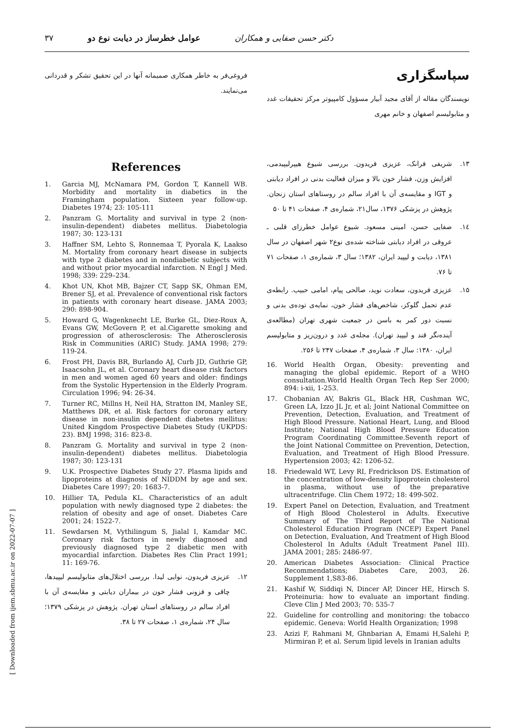۳۷ عوامل خطرساز در دیابت نوع دو دکتر حسن صفایی و همکاران
سپاسگزاری
نویسندگان مقاله از آقای مجید آبیار مسؤول کامپیوتر مرکز تحقیقات غدد و متابولیسم اصفهان و خانم مهری
۱۳. شریفی فرانک، عزیزی فریدون. بررسی شیوع هیپرلیپیدمی، افزایش وزن، فشار خون بالا و میزان فعالیت بدنی در افراد دیابتی و IGT و مقایسه‌ی آن با افراد سالم در روستاهای استان زنجان. پژوهش در پزشکی ۱۳۷۶، سال۲۱، شماره‌ی ۴، صفحات ۴۱ تا ۵۰
۱٤. صفایی حسن، امینی مسعود. شیوع عوامل خطرزای قلبی ـ عروقی در افراد دیابتی شناخته شده‌ی نوع۲ شهر اصفهان در سال ۱۳۸۱، دیابت و لیپید ایران، ۱۳۸۲؛ سال ۳، شماره‌ی ۱، صفحات ۷۱ تا ۷۶.
۱۵. عزیزی فریدون، سعادت نوید، صالحی پیام، امامی حبیب. رابطه‌ی عدم تحمل گلوکز، شاخص‌های فشار خون، نمایه‌ی توده‌ی بدنی و نسبت دور کمر به باسن در جمعیت شهری تهران (مطالعه‌ی آینده‌نگر قند و لیپید تهران). مجله‌ی غدد و درون‌ریز و متابولیسم ایران، ۱۳۸۰: سال ۳، شماره‌ی ۴، صفحات ۲۴۷ تا ۲۵۶.
16. World Health Organ, Obesity: preventing and managing the global epidemic. Report of a WHO consultation.World Health Organ Tech Rep Ser 2000; 894: i-xii, 1-253.
17. Chobanian AV, Bakris GL, Black HR, Cushman WC, Green LA, Izzo JL Jr, et al; Joint National Committee on Prevention, Detection, Evaluation, and Treatment of High Blood Pressure. National Heart, Lung, and Blood Institute; National High Blood Pressure Education Program Coordinating Committee.Seventh report of the Joint National Committee on Prevention, Detection, Evaluation, and Treatment of High Blood Pressure. Hypertension 2003; 42: 1206-52.
18. Friedewald WT, Levy RI, Fredrickson DS. Estimation of the concentration of low-density lipoprotein cholesterol in plasma, without use of the preparative ultracentrifuge. Clin Chem 1972; 18: 499-502.
19. Expert Panel on Detection, Evaluation, and Treatment of High Blood Cholesterol in Adults. Executive Summary of The Third Report of The National Cholesterol Education Program (NCEP) Expert Panel on Detection, Evaluation, And Treatment of High Blood Cholesterol In Adults (Adult Treatment Panel III). JAMA 2001; 285: 2486-97.
20. American Diabetes Association: Clinical Practice Recommendations; Diabetes Care, 2003, 26. Supplement 1,S83-86.
21. Kashif W, Siddiqi N, Dincer AP, Dincer HE, Hirsch S. Proteinuria: how to evaluate an important finding. Cleve Clin J Med 2003; 70: 535-7
22. Guideline for controlling and monitoring: the tobacco epidemic. Geneva: World Health Organization; 1998
23. Azizi F, Rahmani M, Ghnbarian A, Emami H,Salehi P, Mirmiran P, et al. Serum lipid levels in Iranian adults
فروغی‌فر به خاطر همکاری صمیمانه آنها در این تحقیق تشکر و قدردانی می‌نمایند.
References
1. Garcia MJ, McNamara PM, Gordon T, Kannell WB. Morbidity and mortality in diabetics in the Framingham population. Sixteen year follow-up. Diabetes 1974; 23: 105-111
2. Panzram G. Mortality and survival in type 2 (non-insulin-dependent) diabetes mellitus. Diabetologia 1987; 30: 123-131
3. Haffner SM, Lehto S, Ronnemaa T, Pyorala K, Laakso M. Mortality from coronary heart disease in subjects with type 2 diabetes and in nondiabetic subjects with and without prior myocardial infarction. N Engl J Med. 1998; 339: 229–234.
4. Khot UN, Khot MB, Bajzer CT, Sapp SK, Ohman EM, Brener SJ, et al. Prevalence of conventional risk factors in patients with coronary heart disease. JAMA 2003; 290: 898-904.
5. Howard G, Wagenknecht LE, Burke GL, Diez-Roux A, Evans GW, McGovern P, et al.Cigarette smoking and progression of atherosclerosis: The Atherosclerosis Risk in Communities (ARIC) Study. JAMA 1998; 279: 119-24.
6. Frost PH, Davis BR, Burlando AJ, Curb JD, Guthrie GP, Isaacsohn JL, et al. Coronary heart disease risk factors in men and women aged 60 years and older: findings from the Systolic Hypertension in the Elderly Program. Circulation 1996; 94: 26-34.
7. Turner RC, Millns H, Neil HA, Stratton IM, Manley SE, Matthews DR, et al. Risk factors for coronary artery disease in non-insulin dependent diabetes mellitus: United Kingdom Prospective Diabetes Study (UKPDS: 23). BMJ 1998; 316: 823-8.
8. Panzram G. Mortality and survival in type 2 (non-insulin-dependent) diabetes mellitus. Diabetologia 1987; 30: 123-131
9. U.K. Prospective Diabetes Study 27. Plasma lipids and lipoproteins at diagnosis of NIDDM by age and sex. Diabetes Care 1997; 20: 1683-7.
10. Hillier TA, Pedula KL. Characteristics of an adult population with newly diagnosed type 2 diabetes: the relation of obesity and age of onset. Diabetes Care 2001; 24: 1522-7.
11. Sewdarsen M, Vythilingum S, Jialal I, Kamdar MC. Coronary risk factors in newly diagnosed and previously diagnosed type 2 diabetic men with myocardial infarction. Diabetes Res Clin Pract 1991; 11: 169-76.
۱۲. عزیزی فریدون، نوایی لیدا. بررسی اختلال‌های متابولیسم لیپیدها، چاقی و فزونی فشار خون در بیماران دیابتی و مقایسه‌ی آن با افراد سالم در روستاهای استان تهران. پژوهش در پزشکی ۱۳۷۹؛ سال ۲۴، شماره‌ی ۱، صفحات ۲۷ تا ۳۸.
[ Downloaded from ijem.sbmu.ac.ir on 2022-07-07 ]